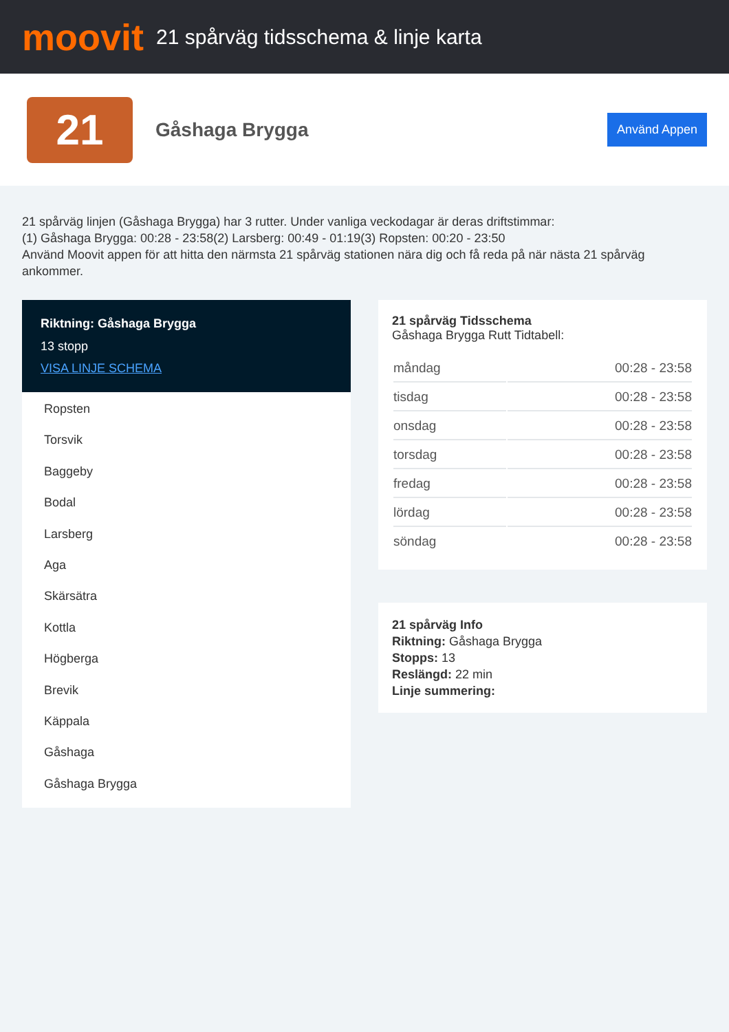moovit
21 spårväg tidsschema & linje karta
21
Gåshaga Brygga
Använd Appen
21 spårväg linjen (Gåshaga Brygga) har 3 rutter. Under vanliga veckodagar är deras driftstimmar:
(1) Gåshaga Brygga: 00:28 - 23:58(2) Larsberg: 00:49 - 01:19(3) Ropsten: 00:20 - 23:50
Använd Moovit appen för att hitta den närmsta 21 spårväg stationen nära dig och få reda på när nästa 21 spårväg ankommer.
Riktning: Gåshaga Brygga
13 stopp
VISA LINJE SCHEMA
Ropsten
Torsvik
Baggeby
Bodal
Larsberg
Aga
Skärsätra
Kottla
Högberga
Brevik
Käppala
Gåshaga
Gåshaga Brygga
21 spårväg Tidsschema
Gåshaga Brygga Rutt Tidtabell:
| måndag | 00:28 - 23:58 |
| tisdag | 00:28 - 23:58 |
| onsdag | 00:28 - 23:58 |
| torsdag | 00:28 - 23:58 |
| fredag | 00:28 - 23:58 |
| lördag | 00:28 - 23:58 |
| söndag | 00:28 - 23:58 |
21 spårväg Info
Riktning: Gåshaga Brygga
Stopps: 13
Reslängd: 22 min
Linje summering: